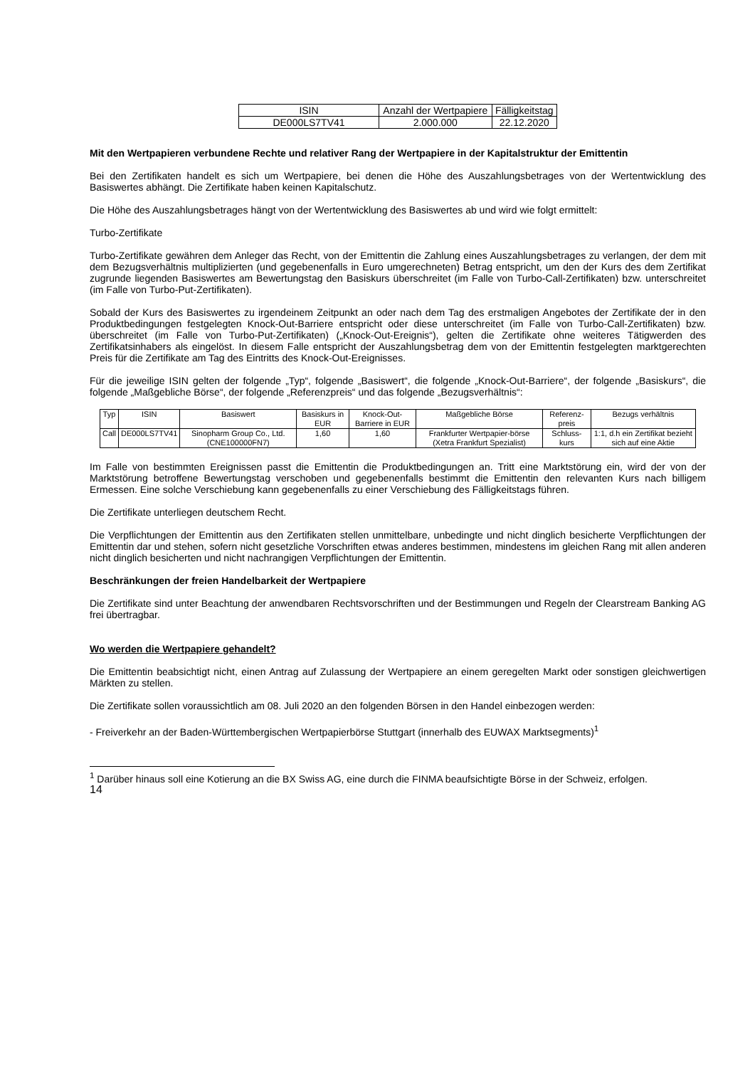| ISIN | Anzahl der Wertpapiere | Fälligkeitstag |
| --- | --- | --- |
| DE000LS7TV41 | 2.000.000 | 22.12.2020 |
Mit den Wertpapieren verbundene Rechte und relativer Rang der Wertpapiere in der Kapitalstruktur der Emittentin
Bei den Zertifikaten handelt es sich um Wertpapiere, bei denen die Höhe des Auszahlungsbetrages von der Wertentwicklung des Basiswertes abhängt. Die Zertifikate haben keinen Kapitalschutz.
Die Höhe des Auszahlungsbetrages hängt von der Wertentwicklung des Basiswertes ab und wird wie folgt ermittelt:
Turbo-Zertifikate
Turbo-Zertifikate gewähren dem Anleger das Recht, von der Emittentin die Zahlung eines Auszahlungsbetrages zu verlangen, der dem mit dem Bezugsverhältnis multiplizierten (und gegebenenfalls in Euro umgerechneten) Betrag entspricht, um den der Kurs des dem Zertifikat zugrunde liegenden Basiswertes am Bewertungstag den Basiskurs überschreitet (im Falle von Turbo-Call-Zertifikaten) bzw. unterschreitet (im Falle von Turbo-Put-Zertifikaten).
Sobald der Kurs des Basiswertes zu irgendeinem Zeitpunkt an oder nach dem Tag des erstmaligen Angebotes der Zertifikate der in den Produktbedingungen festgelegten Knock-Out-Barriere entspricht oder diese unterschreitet (im Falle von Turbo-Call-Zertifikaten) bzw. überschreitet (im Falle von Turbo-Put-Zertifikaten) („Knock-Out-Ereignis“), gelten die Zertifikate ohne weiteres Tätigwerden des Zertifikatsinhabers als eingelöst. In diesem Falle entspricht der Auszahlungsbetrag dem von der Emittentin festgelegten marktgerechten Preis für die Zertifikate am Tag des Eintritts des Knock-Out-Ereignisses.
Für die jeweilige ISIN gelten der folgende „Typ“, folgende „Basiswert“, die folgende „Knock-Out-Barriere“, der folgende „Basiskurs“, die folgende „Maßgebliche Börse“, der folgende „Referenzpreis“ und das folgende „Bezugsverhältnis“:
| Typ | ISIN | Basiswert | Basiskurs in EUR | Knock-Out-Barriere in EUR | Maßgebliche Börse | Referenz-preis | Bezugs verhältnis |
| --- | --- | --- | --- | --- | --- | --- | --- |
| Call | DE000LS7TV41 | Sinopharm Group Co., Ltd. (CNE100000FN7) | 1,60 | 1,60 | Frankfurter Wertpapier-börse (Xetra Frankfurt Spezialist) | Schluss-kurs | 1:1, d.h ein Zertifikat bezieht sich auf eine Aktie |
Im Falle von bestimmten Ereignissen passt die Emittentin die Produktbedingungen an. Tritt eine Marktstörung ein, wird der von der Marktstörung betroffene Bewertungstag verschoben und gegebenenfalls bestimmt die Emittentin den relevanten Kurs nach billigem Ermessen. Eine solche Verschiebung kann gegebenenfalls zu einer Verschiebung des Fälligkeitstags führen.
Die Zertifikate unterliegen deutschem Recht.
Die Verpflichtungen der Emittentin aus den Zertifikaten stellen unmittelbare, unbedingte und nicht dinglich besicherte Verpflichtungen der Emittentin dar und stehen, sofern nicht gesetzliche Vorschriften etwas anderes bestimmen, mindestens im gleichen Rang mit allen anderen nicht dinglich besicherten und nicht nachrangigen Verpflichtungen der Emittentin.
Beschränkungen der freien Handelbarkeit der Wertpapiere
Die Zertifikate sind unter Beachtung der anwendbaren Rechtsvorschriften und der Bestimmungen und Regeln der Clearstream Banking AG frei übertragbar.
Wo werden die Wertpapiere gehandelt?
Die Emittentin beabsichtigt nicht, einen Antrag auf Zulassung der Wertpapiere an einem geregelten Markt oder sonstigen gleichwertigen Märkten zu stellen.
Die Zertifikate sollen voraussichtlich am 08. Juli 2020 an den folgenden Börsen in den Handel einbezogen werden:
- Freiverkehr an der Baden-Württembergischen Wertpapierbörse Stuttgart (innerhalb des EUWAX Marktsegments)<sup>1</sup>
<sup>1</sup> Darüber hinaus soll eine Kotierung an die BX Swiss AG, eine durch die FINMA beaufsichtigte Börse in der Schweiz, erfolgen.
14